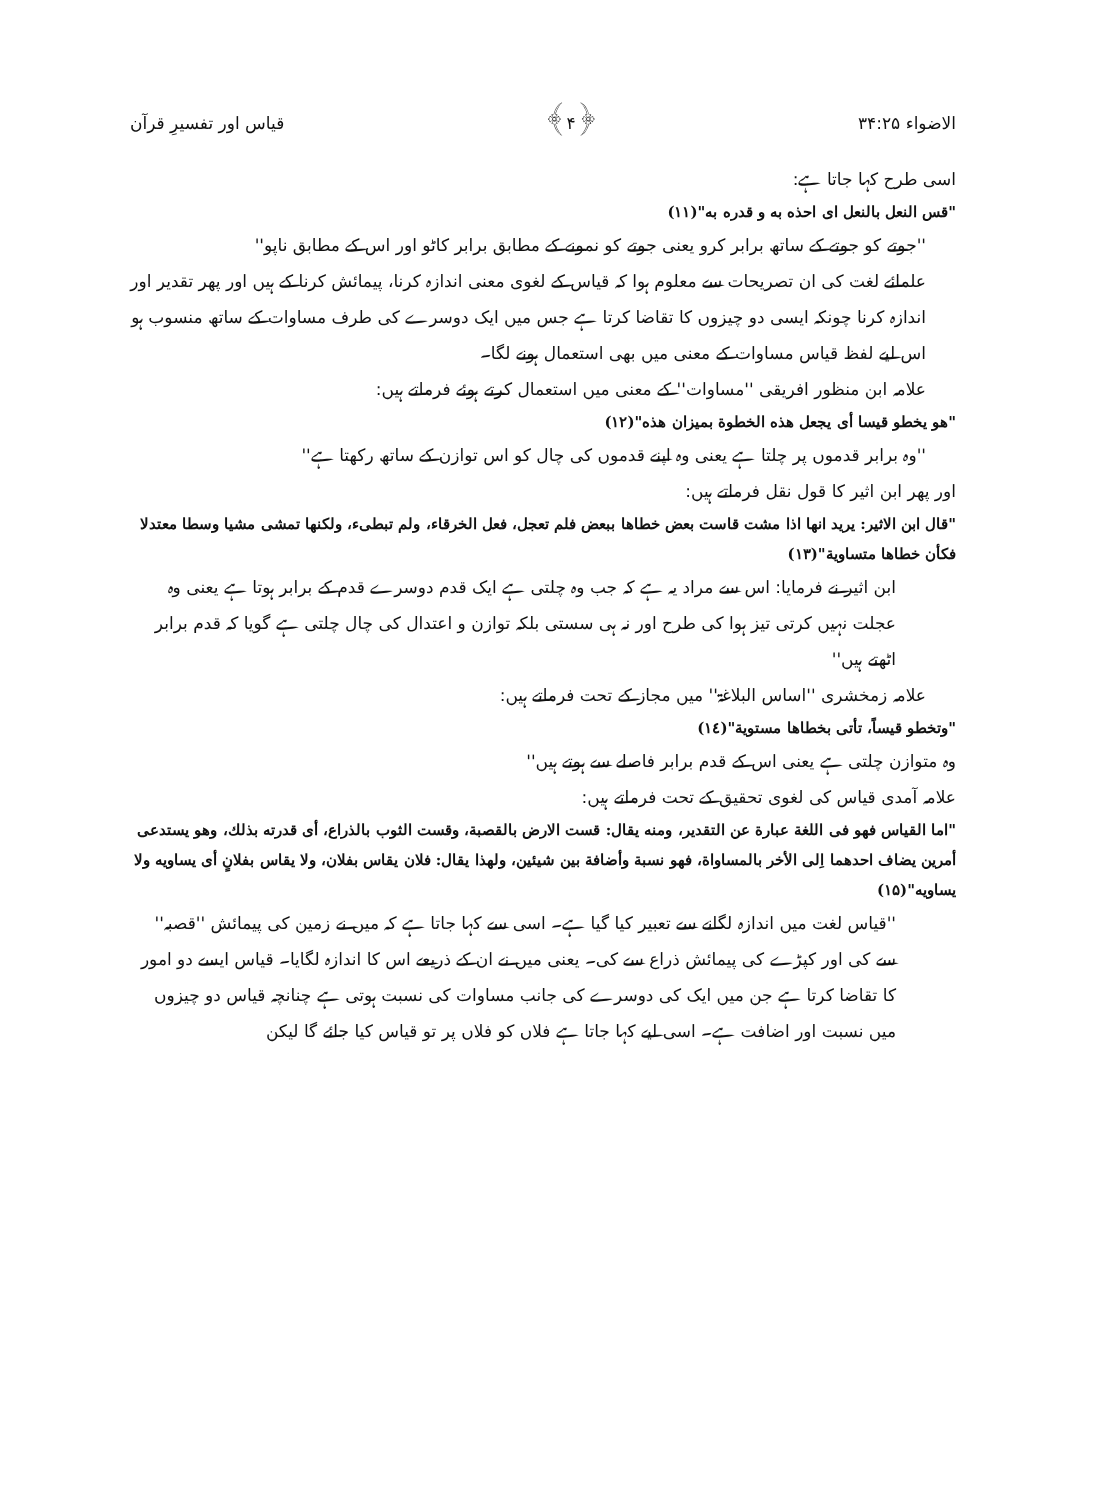الاضواء ۳۴:۲۵ ﴿۴﴾ قیاس اور تفسیرِ قرآن
اسی طرح کہا جاتا ہے:
"قس النعل بالنعل ای احذه به و قدره به"(۱۱)
''جوتے کو جوتے کے ساتھ برابر کرو یعنی جوتے کو نمونے کے مطابق برابر کاٹو اور اس کے مطابق ناپو''
علمائے لغت کی ان تصریحات سے معلوم ہوا کہ قیاس کے لغوی معنی اندازہ کرنا، پیمائش کرنا کے ہیں اور پھر تقدیر اور اندازہ کرنا چونکہ ایسی دو چیزوں کا تقاضا کرتا ہے جس میں ایک دوسرے کی طرف مساوات کے ساتھ منسوب ہو اس لیے لفظ قیاس مساوات کے معنی میں بھی استعمال ہونے لگا۔
علامہ ابن منظور افریقی ''مساوات'' کے معنی میں استعمال کرتے ہوئے فرماتے ہیں:
"هو يخطو قيسا أى يجعل هذه الخطوة بميزان هذه"(۱۲)
''وہ برابر قدموں پر چلتا ہے یعنی وہ اپنے قدموں کی چال کو اس توازن کے ساتھ رکھتا ہے''
اور پھر ابن اثیر کا قول نقل فرماتے ہیں:
"قال ابن الاثير: يريد انها اذا مشت قاست بعض خطاها ببعض فلم تعجل، فعل الخرقاء، ولم تبطىء، ولكنها تمشى مشيا وسطا معتدلا فكأن خطاها متساوية"(۱۳)
ابن اثیر نے فرمایا: اس سے مراد یہ ہے کہ جب وہ چلتی ہے ایک قدم دوسرے قدم کے برابر ہوتا ہے یعنی وہ عجلت نہیں کرتی تیز ہوا کی طرح اور نہ ہی سستی بلکہ توازن و اعتدال کی چال چلتی ہے گویا کہ قدم برابر اٹھتے ہیں''
علامہ زمخشری ''اساس البلاغۃ'' میں مجاز کے تحت فرماتے ہیں:
"وتخطو قيساً، تأتى بخطاها مستوية"(۱٤)
وہ متوازن چلتی ہے یعنی اس کے قدم برابر فاصلے سے ہوتے ہیں''
علامہ آمدی قیاس کی لغوی تحقیق کے تحت فرماتے ہیں:
"اما القياس فهو فى اللغة عبارة عن التقدير، ومنه يقال: قست الارض بالقصبة، وقست الثوب بالذراع، أى قدرته بذلك، وهو يستدعى أمرين يضاف احدهما اِلى الأخر بالمساواة، فهو نسبة وأضافة بين شيئين، ولهذا يقال: فلان يقاس بفلان، ولا يقاس بفلانٍ أى يساويه ولا يساويه"(۱۵)
''قیاس لغت میں اندازہ لگانے سے تعبیر کیا گیا ہے۔ اسی سے کہا جاتا ہے کہ میں نے زمین کی پیمائش ''قصبہ'' سے کی اور کپڑے کی پیمائش ذراع سے کی۔ یعنی میں نے ان کے ذریعے اس کا اندازہ لگایا۔ قیاس ایسے دو امور کا تقاضا کرتا ہے جن میں ایک کی دوسرے کی جانب مساوات کی نسبت ہوتی ہے چنانچہ قیاس دو چیزوں میں نسبت اور اضافت ہے۔ اسی لیے کہا جاتا ہے فلاں کو فلاں پر تو قیاس کیا جائے گا لیکن